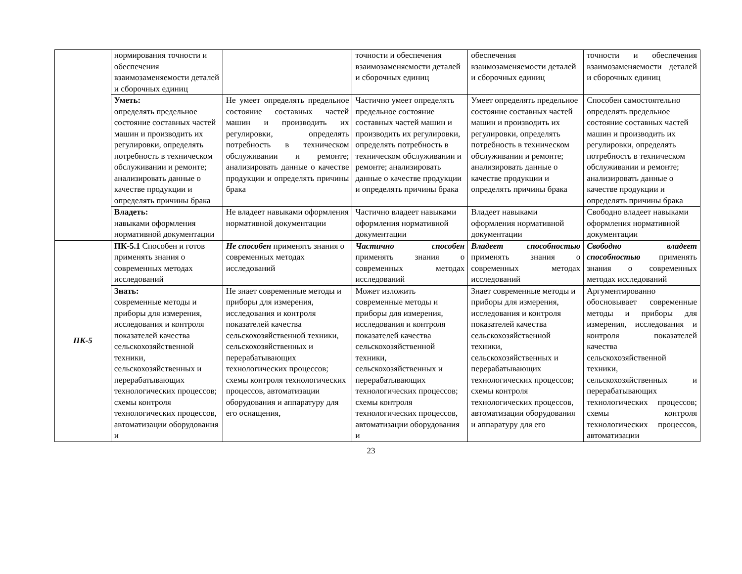| | нормирования точности и обеспечения взаимозаменяемости деталей и сборочных единиц | | точности и обеспечения взаимозаменяемости деталей и сборочных единиц | обеспечения взаимозаменяемости деталей и сборочных единиц | точности и обеспечения взаимозаменяемости деталей и сборочных единиц |
| | Уметь: определять предельное состояние составных частей машин и производить их регулировки, определять потребность в техническом обслуживании и ремонте; анализировать данные о качестве продукции и определять причины брака | Не умеет определять предельное состояние составных частей машин и производить их регулировки, определять потребность в техническом обслуживании и ремонте; анализировать данные о качестве продукции и определять причины брака | Частично умеет определять предельное состояние составных частей машин и производить их регулировки, определять потребность в техническом обслуживании и ремонте; анализировать данные о качестве продукции и определять причины брака | Умеет определять предельное состояние составных частей машин и производить их регулировки, определять потребность в техническом обслуживании и ремонте; анализировать данные о качестве продукции и определять причины брака | Способен самостоятельно определять предельное состояние составных частей машин и производить их регулировки, определять потребность в техническом обслуживании и ремонте; анализировать данные о качестве продукции и определять причины брака |
| | Владеть: навыками оформления нормативной документации | Не владеет навыками оформления нормативной документации | Частично владеет навыками оформления нормативной документации | Владеет навыками оформления нормативной документации | Свободно владеет навыками оформления нормативной документации |
| ПК-5 | ПК-5.1 Способен и готов применять знания о современных методах исследований | Не способен применять знания о современных методах исследований | Частично способен применять знания о современных методах исследований | Владеет способностью применять знания о современных методах исследований | Свободно владеет способностью применять знания о современных методах исследований |
| | Знать: современные методы и приборы для измерения, исследования и контроля показателей качества сельскохозяйственной техники, сельскохозяйственных и перерабатывающих технологических процессов; схемы контроля технологических процессов, автоматизации оборудования и | Не знает современные методы и приборы для измерения, исследования и контроля показателей качества сельскохозяйственной техники, сельскохозяйственных и перерабатывающих технологических процессов; схемы контроля технологических процессов, автоматизации оборудования и аппаратуру для его оснащения, | Может изложить современные методы и приборы для измерения, исследования и контроля показателей качества сельскохозяйственной техники, сельскохозяйственных и перерабатывающих технологических процессов; схемы контроля технологических процессов, автоматизации оборудования и | Знает современные методы и приборы для измерения, исследования и контроля показателей качества сельскохозяйственной техники, сельскохозяйственных и перерабатывающих технологических процессов; схемы контроля технологических процессов, автоматизации оборудования и аппаратуру для его | Аргументированно обосновывает современные методы и приборы для измерения, исследования и контроля показателей качества сельскохозяйственной техники, сельскохозяйственных и перерабатывающих технологических процессов; схемы контроля технологических процессов, автоматизации |
23